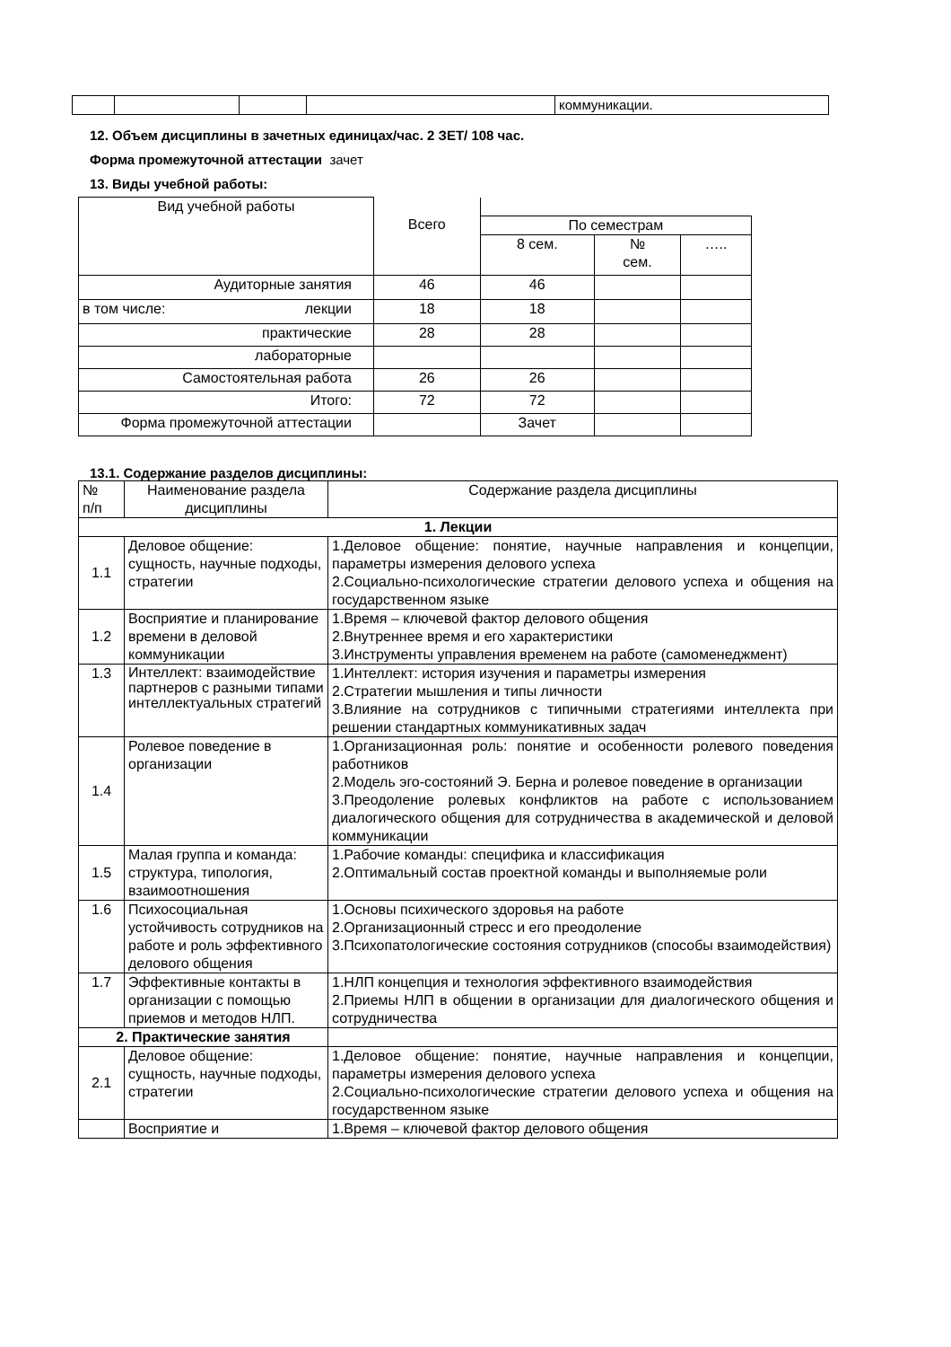| | | | | коммуникации. |
12. Объем дисциплины в зачетных единицах/час. 2 ЗЕТ/ 108 час.
Форма промежуточной аттестации зачет
13. Виды учебной работы:
| Вид учебной работы | Всего | | | |
| | | По семестрам | | |
| | | 8 сем. | № сем. | ….. |
| Аудиторные занятия | 46 | 46 | | |
| в том числе: лекции | 18 | 18 | | |
| практические | 28 | 28 | | |
| лабораторные | | | | |
| Самостоятельная работа | 26 | 26 | | |
| Итого: | 72 | 72 | | |
| Форма промежуточной аттестации | | Зачет | | |
13.1. Содержание разделов дисциплины:
| № п/п | Наименование раздела дисциплины | Содержание раздела дисциплины |
| 1. Лекции | | |
| 1.1 | Деловое общение: сущность, научные подходы, стратегии | 1.Деловое общение: понятие, научные направления и концепции, параметры измерения делового успеха 2.Социально-психологические стратегии делового успеха и общения на государственном языке |
| 1.2 | Восприятие и планирование времени в деловой коммуникации | 1.Время – ключевой фактор делового общения 2.Внутреннее время и его характеристики 3.Инструменты управления временем на работе (самоменеджмент) |
| 1.3 | Интеллект: взаимодействие партнеров с разными типами интеллектуальных стратегий | 1.Интеллект: история изучения и параметры измерения 2.Стратегии мышления и типы личности 3.Влияние на сотрудников с типичными стратегиями интеллекта при решении стандартных коммуникативных задач |
| 1.4 | Ролевое поведение в организации | 1.Организационная роль: понятие и особенности ролевого поведения работников 2.Модель эго-состояний Э. Берна и ролевое поведение в организации 3.Преодоление ролевых конфликтов на работе с использованием диалогического общения для сотрудничества в академической и деловой коммуникации |
| 1.5 | Малая группа и команда: структура, типология, взаимоотношения | 1.Рабочие команды: специфика и классификация 2.Оптимальный состав проектной команды и выполняемые роли |
| 1.6 | Психосоциальная устойчивость сотрудников на работе и роль эффективного делового общения | 1.Основы психического здоровья на работе 2.Организационный стресс и его преодоление 3.Психопатологические состояния сотрудников (способы взаимодействия) |
| 1.7 | Эффективные контакты в организации с помощью приемов и методов НЛП. | 1.НЛП концепция и технология эффективного взаимодействия 2.Приемы НЛП в общении в организации для диалогического общения и сотрудничества |
| 2. Практические занятия | | |
| 2.1 | Деловое общение: сущность, научные подходы, стратегии | 1.Деловое общение: понятие, научные направления и концепции, параметры измерения делового успеха 2.Социально-психологические стратегии делового успеха и общения на государственном языке |
| | Восприятие и | 1.Время – ключевой фактор делового общения |